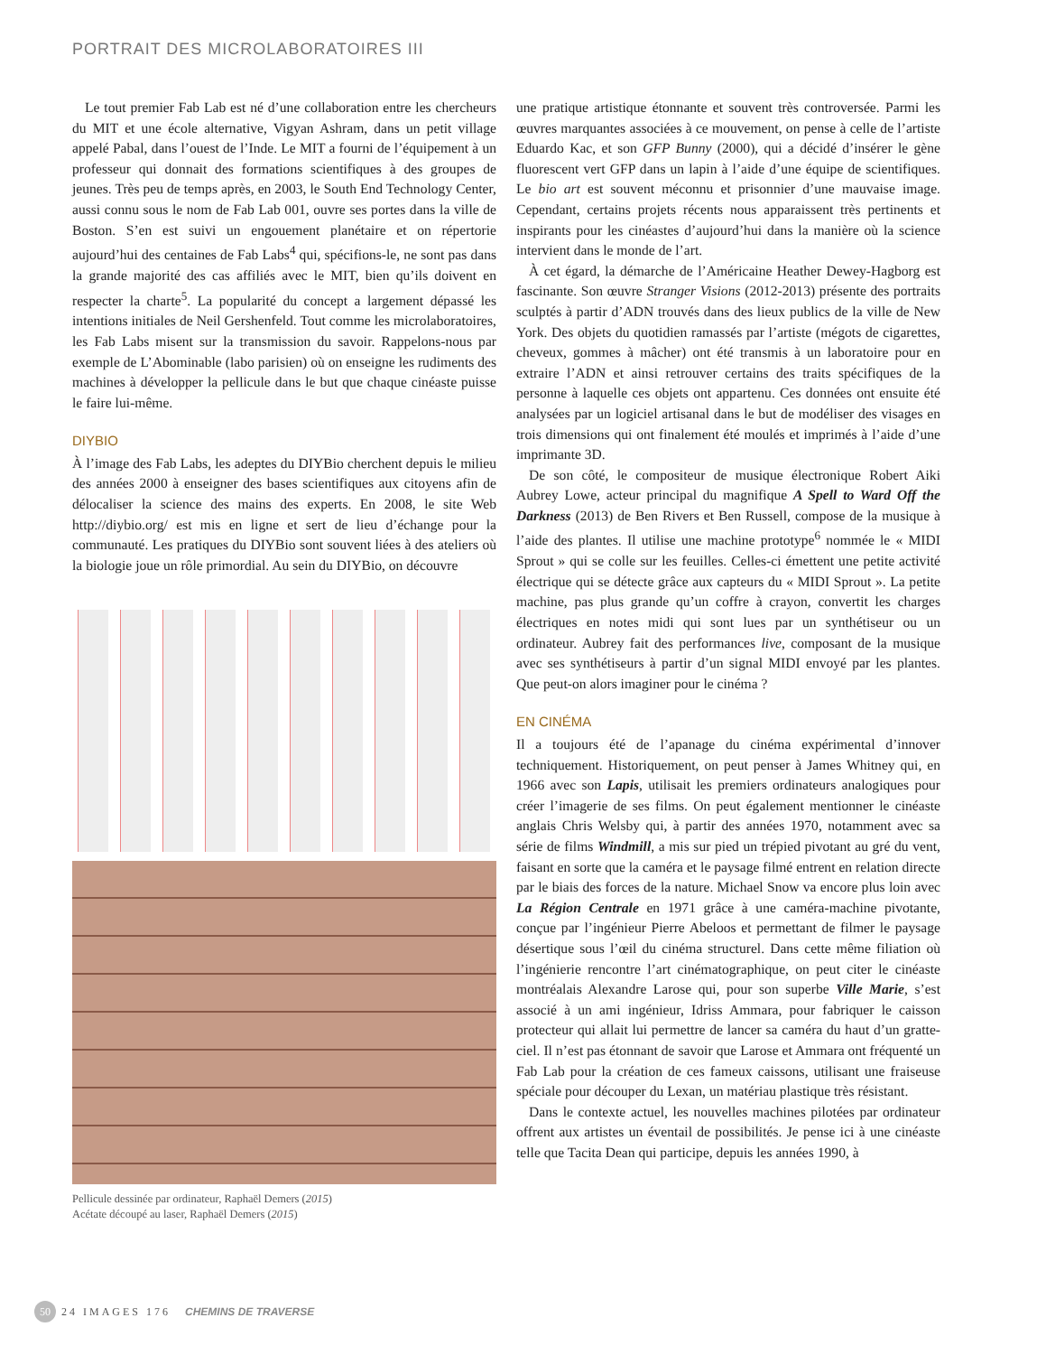PORTRAIT DES MICROLABORATOIRES III
Le tout premier Fab Lab est né d’une collaboration entre les chercheurs du MIT et une école alternative, Vigyan Ashram, dans un petit village appelé Pabal, dans l’ouest de l’Inde. Le MIT a fourni de l’équipement à un professeur qui donnait des formations scientifiques à des groupes de jeunes. Très peu de temps après, en 2003, le South End Technology Center, aussi connu sous le nom de Fab Lab 001, ouvre ses portes dans la ville de Boston. S’en est suivi un engouement planétaire et on répertorie aujourd’hui des centaines de Fab Labs<sup>4</sup> qui, spécifions-le, ne sont pas dans la grande majorité des cas affiliés avec le MIT, bien qu’ils doivent en respecter la charte<sup>5</sup>. La popularité du concept a largement dépassé les intentions initiales de Neil Gershenfeld. Tout comme les microlaboratoires, les Fab Labs misent sur la transmission du savoir. Rappelons-nous par exemple de L’Abominable (labo parisien) où on enseigne les rudiments des machines à développer la pellicule dans le but que chaque cinéaste puisse le faire lui-même.
DIYBIO
À l’image des Fab Labs, les adeptes du DIYBio cherchent depuis le milieu des années 2000 à enseigner des bases scientifiques aux citoyens afin de délocaliser la science des mains des experts. En 2008, le site Web http://diybio.org/ est mis en ligne et sert de lieu d’échange pour la communauté. Les pratiques du DIYBio sont souvent liées à des ateliers où la biologie joue un rôle primordial. Au sein du DIYBio, on découvre
Pellicule dessinée par ordinateur, Raphaël Demers (2015)
Acétate découpé au laser, Raphaël Demers (2015)
une pratique artistique étonnante et souvent très controversée. Parmi les œuvres marquantes associées à ce mouvement, on pense à celle de l’artiste Eduardo Kac, et son GFP Bunny (2000), qui a décidé d’insérer le gène fluorescent vert GFP dans un lapin à l’aide d’une équipe de scientifiques. Le bio art est souvent méconnu et prisonnier d’une mauvaise image. Cependant, certains projets récents nous apparaissent très pertinents et inspirants pour les cinéastes d’aujourd’hui dans la manière où la science intervient dans le monde de l’art.
À cet égard, la démarche de l’Américaine Heather Dewey-Hagborg est fascinante. Son œuvre Stranger Visions (2012-2013) présente des portraits sculptés à partir d’ADN trouvés dans des lieux publics de la ville de New York. Des objets du quotidien ramassés par l’artiste (mégots de cigarettes, cheveux, gommes à mâcher) ont été transmis à un laboratoire pour en extraire l’ADN et ainsi retrouver certains des traits spécifiques de la personne à laquelle ces objets ont appartenu. Ces données ont ensuite été analysées par un logiciel artisanal dans le but de modéliser des visages en trois dimensions qui ont finalement été moulés et imprimés à l’aide d’une imprimante 3D.
De son côté, le compositeur de musique électronique Robert Aiki Aubrey Lowe, acteur principal du magnifique A Spell to Ward Off the Darkness (2013) de Ben Rivers et Ben Russell, compose de la musique à l’aide des plantes. Il utilise une machine prototype<sup>6</sup> nommée le « MIDI Sprout » qui se colle sur les feuilles. Celles-ci émettent une petite activité électrique qui se détecte grâce aux capteurs du « MIDI Sprout ». La petite machine, pas plus grande qu’un coffre à crayon, convertit les charges électriques en notes midi qui sont lues par un synthétiseur ou un ordinateur. Aubrey fait des performances live, composant de la musique avec ses synthétiseurs à partir d’un signal MIDI envoyé par les plantes. Que peut-on alors imaginer pour le cinéma ?
EN CINÉMA
Il a toujours été de l’apanage du cinéma expérimental d’innover techniquement. Historiquement, on peut penser à James Whitney qui, en 1966 avec son Lapis, utilisait les premiers ordinateurs analogiques pour créer l’imagerie de ses films. On peut également mentionner le cinéaste anglais Chris Welsby qui, à partir des années 1970, notamment avec sa série de films Windmill, a mis sur pied un trépied pivotant au gré du vent, faisant en sorte que la caméra et le paysage filmé entrent en relation directe par le biais des forces de la nature. Michael Snow va encore plus loin avec La Région Centrale en 1971 grâce à une caméra-machine pivotante, conçue par l’ingénieur Pierre Abeloos et permettant de filmer le paysage désertique sous l’œil du cinéma structurel. Dans cette même filiation où l’ingénierie rencontre l’art cinématographique, on peut citer le cinéaste montréalais Alexandre Larose qui, pour son superbe Ville Marie, s’est associé à un ami ingénieur, Idriss Ammara, pour fabriquer le caisson protecteur qui allait lui permettre de lancer sa caméra du haut d’un gratte-ciel. Il n’est pas étonnant de savoir que Larose et Ammara ont fréquenté un Fab Lab pour la création de ces fameux caissons, utilisant une fraiseuse spéciale pour découper du Lexan, un matériau plastique très résistant.
Dans le contexte actuel, les nouvelles machines pilotées par ordinateur offrent aux artistes un éventail de possibilités. Je pense ici à une cinéaste telle que Tacita Dean qui participe, depuis les années 1990, à
50 24 IMAGES 176 CHEMINS DE TRAVERSE